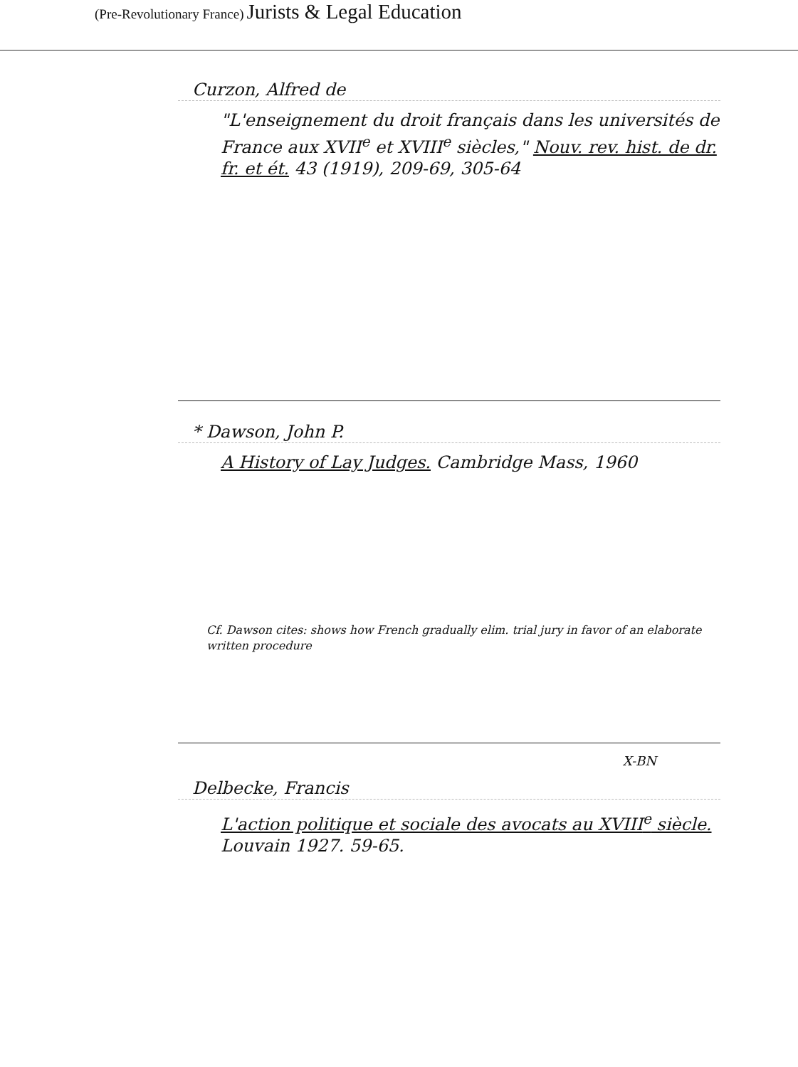(Pre-Revolutionary France) Jurists & Legal Education
Curzon, Alfred de
"L'enseignement du droit français dans les universités de France aux XVII<sup>e</sup> et XVIII<sup>e</sup> siècles," Nouv. rev. hist. de dr. fr. et ét. 43 (1919), 209-69, 305-64
* Dawson, John P.
A History of Lay Judges. Cambridge Mass, 1960
Cf. Dawson cites: shows how French gradually elim. trial jury in favor of an elaborate written procedure
X-BN
Delbecke, Francis
L'action politique et sociale des avocats au XVIII<sup>e</sup> siècle. Louvain 1927. 59-65.